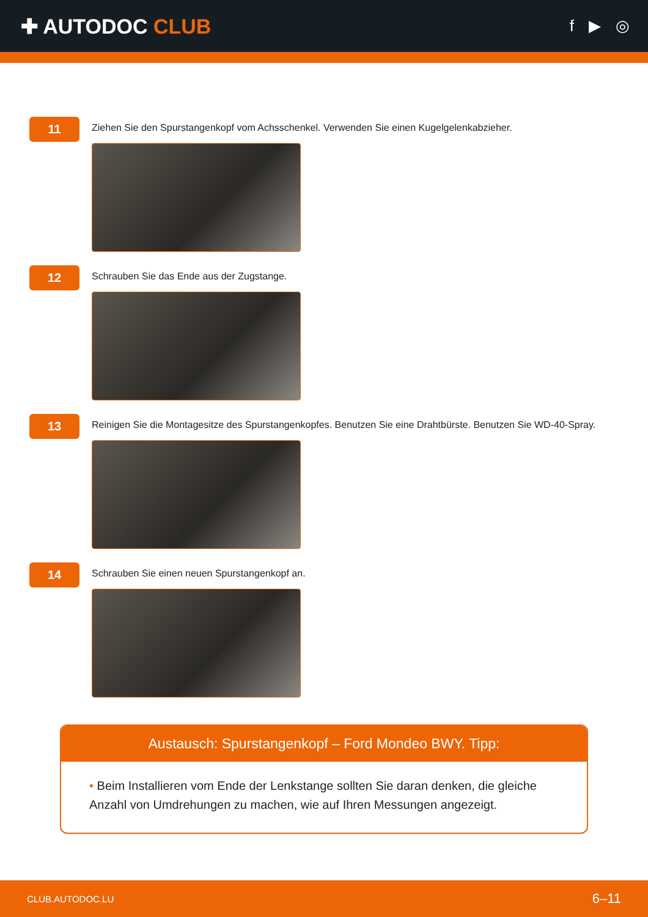✚ AUTODOC CLUB
f ▶ ◎
11
Ziehen Sie den Spurstangenkopf vom Achsschenkel. Verwenden Sie einen Kugelgelenkabzieher.
12
Schrauben Sie das Ende aus der Zugstange.
13
Reinigen Sie die Montagesitze des Spurstangenkopfes. Benutzen Sie eine Drahtbürste. Benutzen Sie WD-40-Spray.
14
Schrauben Sie einen neuen Spurstangenkopf an.
Austausch: Spurstangenkopf – Ford Mondeo BWY. Tipp:
• Beim Installieren vom Ende der Lenkstange sollten Sie daran denken, die gleiche Anzahl von Umdrehungen zu machen, wie auf Ihren Messungen angezeigt.
CLUB.AUTODOC.LU 6–11